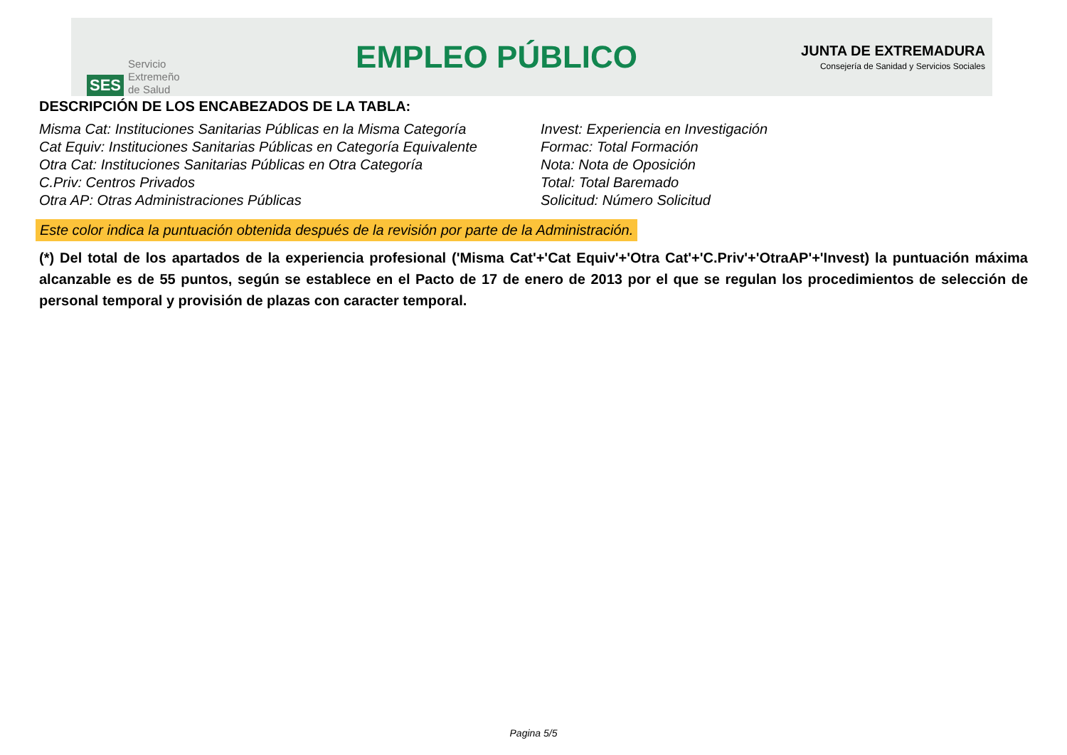SES
Servicio
Extremeño
de Salud
EMPLEO PÚBLICO
JUNTA DE EXTREMADURA
Consejería de Sanidad y Servicios Sociales
DESCRIPCIÓN DE LOS ENCABEZADOS DE LA TABLA:
Misma Cat: Instituciones Sanitarias Públicas en la Misma Categoría
Cat Equiv: Instituciones Sanitarias Públicas en Categoría Equivalente
Otra Cat: Instituciones Sanitarias Públicas en Otra Categoría
C.Priv: Centros Privados
Otra AP: Otras Administraciones Públicas
Invest: Experiencia en Investigación
Formac: Total Formación
Nota: Nota de Oposición
Total: Total Baremado
Solicitud: Número Solicitud
Este color indica la puntuación obtenida después de la revisión por parte de la Administración.
(*) Del total de los apartados de la experiencia profesional ('Misma Cat'+'Cat Equiv'+'Otra Cat'+'C.Priv'+'OtraAP'+'Invest) la puntuación máxima alcanzable es de 55 puntos, según se establece en el Pacto de 17 de enero de 2013 por el que se regulan los procedimientos de selección de personal temporal y provisión de plazas con caracter temporal.
Pagina 5/5